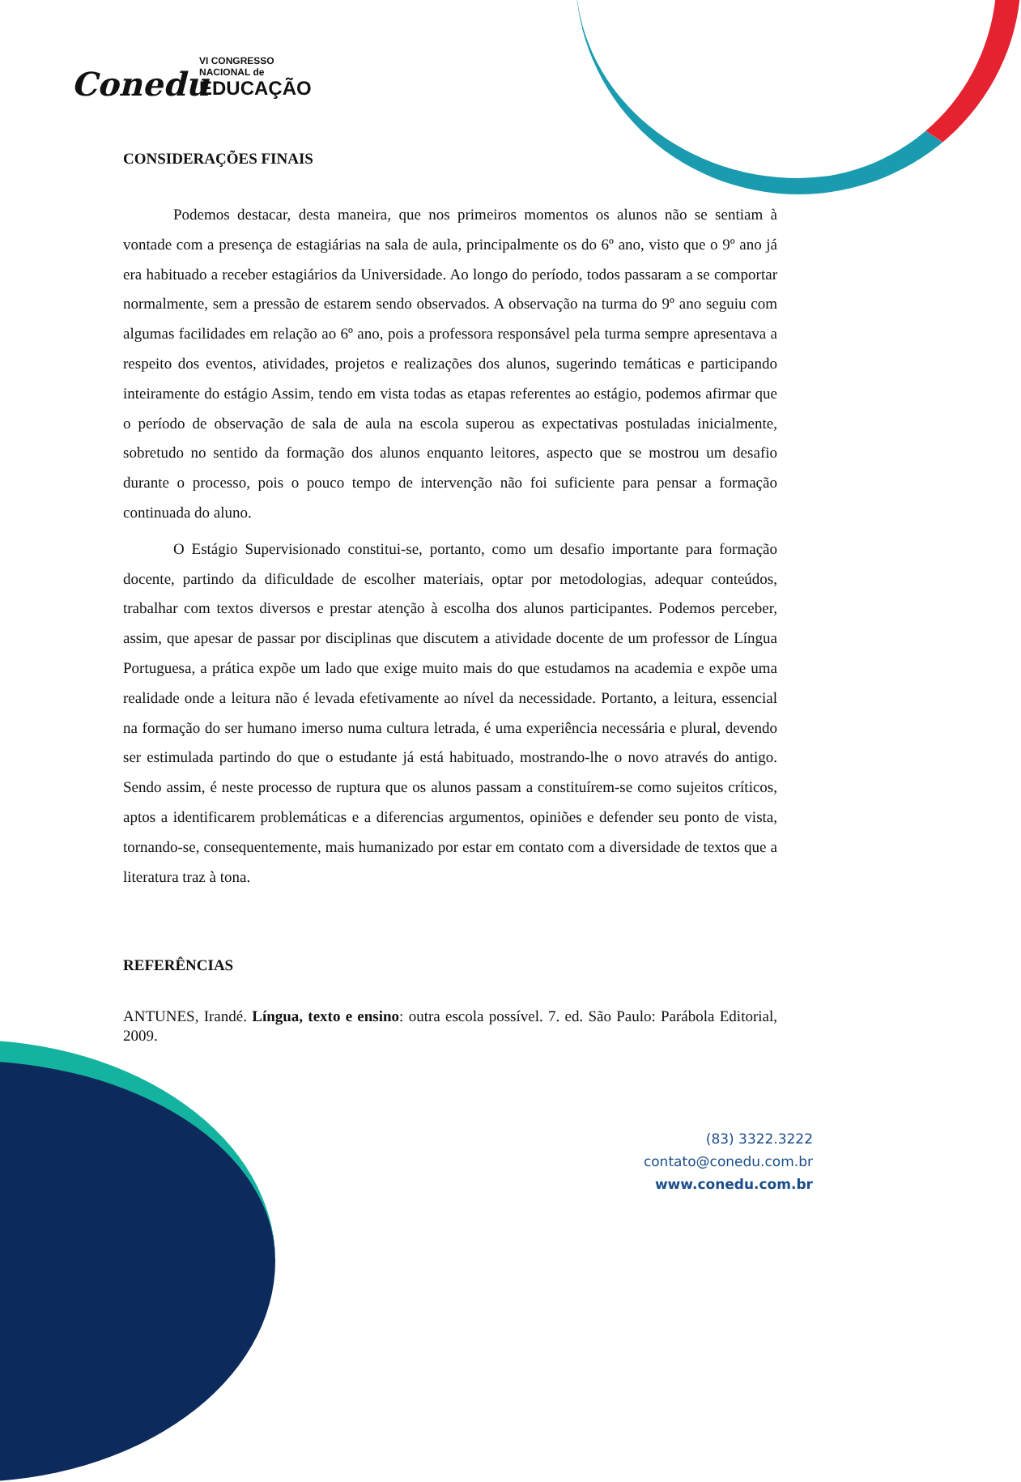Conedu
VI CONGRESSO
NACIONAL de
EDUCAÇÃO
CONSIDERAÇÕES FINAIS
Podemos destacar, desta maneira, que nos primeiros momentos os alunos não se sentiam à vontade com a presença de estagiárias na sala de aula, principalmente os do 6º ano, visto que o 9º ano já era habituado a receber estagiários da Universidade. Ao longo do período, todos passaram a se comportar normalmente, sem a pressão de estarem sendo observados. A observação na turma do 9º ano seguiu com algumas facilidades em relação ao 6º ano, pois a professora responsável pela turma sempre apresentava a respeito dos eventos, atividades, projetos e realizações dos alunos, sugerindo temáticas e participando inteiramente do estágio Assim, tendo em vista todas as etapas referentes ao estágio, podemos afirmar que o período de observação de sala de aula na escola superou as expectativas postuladas inicialmente, sobretudo no sentido da formação dos alunos enquanto leitores, aspecto que se mostrou um desafio durante o processo, pois o pouco tempo de intervenção não foi suficiente para pensar a formação continuada do aluno.
O Estágio Supervisionado constitui-se, portanto, como um desafio importante para formação docente, partindo da dificuldade de escolher materiais, optar por metodologias, adequar conteúdos, trabalhar com textos diversos e prestar atenção à escolha dos alunos participantes. Podemos perceber, assim, que apesar de passar por disciplinas que discutem a atividade docente de um professor de Língua Portuguesa, a prática expõe um lado que exige muito mais do que estudamos na academia e expõe uma realidade onde a leitura não é levada efetivamente ao nível da necessidade. Portanto, a leitura, essencial na formação do ser humano imerso numa cultura letrada, é uma experiência necessária e plural, devendo ser estimulada partindo do que o estudante já está habituado, mostrando-lhe o novo através do antigo. Sendo assim, é neste processo de ruptura que os alunos passam a constituírem-se como sujeitos críticos, aptos a identificarem problemáticas e a diferencias argumentos, opiniões e defender seu ponto de vista, tornando-se, consequentemente, mais humanizado por estar em contato com a diversidade de textos que a literatura traz à tona.
REFERÊNCIAS
ANTUNES, Irandé. Língua, texto e ensino: outra escola possível. 7. ed. São Paulo: Parábola Editorial, 2009.
(83) 3322.3222
contato@conedu.com.br
www.conedu.com.br